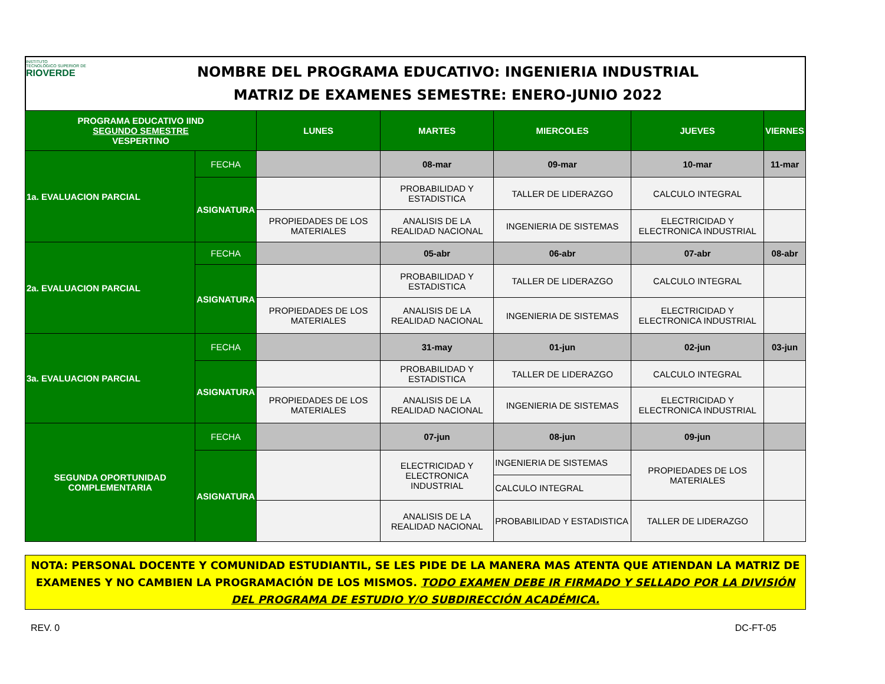INSTITUTO
TECNOLÓGICO SUPERIOR DE
RIOVERDE
NOMBRE DEL PROGRAMA EDUCATIVO: INGENIERIA INDUSTRIAL
MATRIZ DE EXAMENES SEMESTRE: ENERO-JUNIO 2022
| PROGRAMA EDUCATIVO IIND SEGUNDO SEMESTRE VESPERTINO | | LUNES | MARTES | MIERCOLES | JUEVES | VIERNES |
| --- | --- | --- | --- | --- | --- | --- |
| 1a. EVALUACION PARCIAL | FECHA | | 08-mar | 09-mar | 10-mar | 11-mar |
| | ASIGNATURA | | PROBABILIDAD Y ESTADISTICA | TALLER DE LIDERAZGO | CALCULO INTEGRAL | |
| | | PROPIEDADES DE LOS MATERIALES | ANALISIS DE LA REALIDAD NACIONAL | INGENIERIA DE SISTEMAS | ELECTRICIDAD Y ELECTRONICA INDUSTRIAL | |
| 2a. EVALUACION PARCIAL | FECHA | | 05-abr | 06-abr | 07-abr | 08-abr |
| | ASIGNATURA | | PROBABILIDAD Y ESTADISTICA | TALLER DE LIDERAZGO | CALCULO INTEGRAL | |
| | | PROPIEDADES DE LOS MATERIALES | ANALISIS DE LA REALIDAD NACIONAL | INGENIERIA DE SISTEMAS | ELECTRICIDAD Y ELECTRONICA INDUSTRIAL | |
| 3a. EVALUACION PARCIAL | FECHA | | 31-may | 01-jun | 02-jun | 03-jun |
| | ASIGNATURA | | PROBABILIDAD Y ESTADISTICA | TALLER DE LIDERAZGO | CALCULO INTEGRAL | |
| | | PROPIEDADES DE LOS MATERIALES | ANALISIS DE LA REALIDAD NACIONAL | INGENIERIA DE SISTEMAS | ELECTRICIDAD Y ELECTRONICA INDUSTRIAL | |
| SEGUNDA OPORTUNIDAD COMPLEMENTARIA | FECHA | | 07-jun | 08-jun | 09-jun | |
| | ASIGNATURA | | ELECTRICIDAD Y ELECTRONICA INDUSTRIAL | INGENIERIA DE SISTEMAS | PROPIEDADES DE LOS MATERIALES | |
| | | | | CALCULO INTEGRAL | | |
| | | | ANALISIS DE LA REALIDAD NACIONAL | PROBABILIDAD Y ESTADISTICA | TALLER DE LIDERAZGO | |
NOTA: PERSONAL DOCENTE Y COMUNIDAD ESTUDIANTIL, SE LES PIDE DE LA MANERA MAS ATENTA QUE ATIENDAN LA MATRIZ DE EXAMENES Y NO CAMBIEN LA PROGRAMACIÓN DE LOS MISMOS. TODO EXAMEN DEBE IR FIRMADO Y SELLADO POR LA DIVISIÓN DEL PROGRAMA DE ESTUDIO Y/O SUBDIRECCIÓN ACADÉMICA.
REV. 0 DC-FT-05